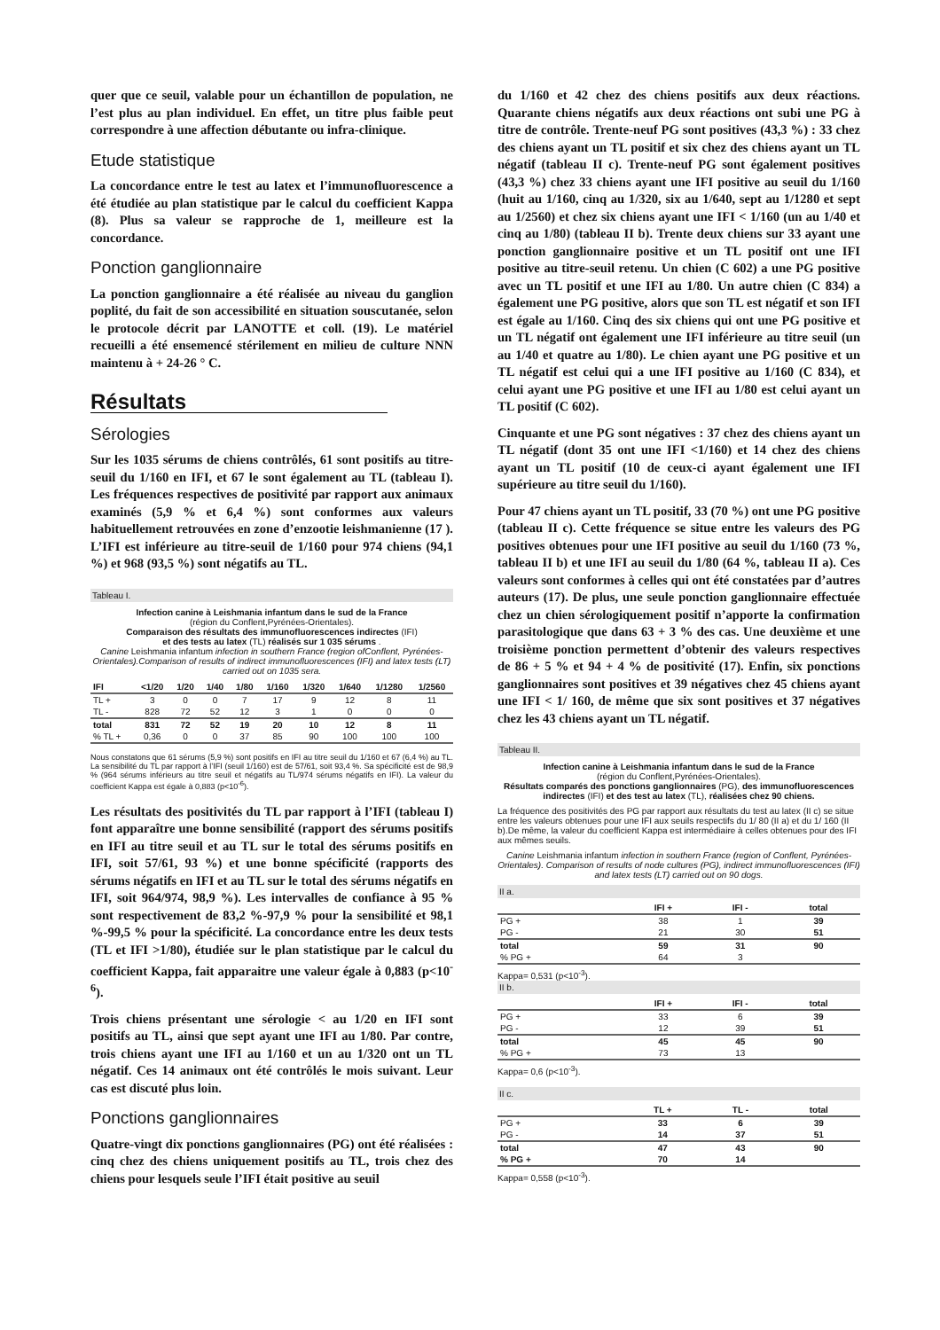quer que ce seuil, valable pour un échantillon de population, ne l’est plus au plan individuel. En effet, un titre plus faible peut correspondre à une affection débutante ou infra-clinique.
Etude statistique
La concordance entre le test au latex et l’immunofluorescence a été étudiée au plan statistique par le calcul du coefficient Kappa (8). Plus sa valeur se rapproche de 1, meilleure est la concordance.
Ponction ganglionnaire
La ponction ganglionnaire a été réalisée au niveau du ganglion poplité, du fait de son accessibilité en situation souscutanée, selon le protocole décrit par LANOTTE et coll. (19). Le matériel recueilli a été ensemencé stérilement en milieu de culture NNN maintenu à + 24-26 ° C.
Résultats
Sérologies
Sur les 1035 sérums de chiens contrôlés, 61 sont positifs au titre-seuil du 1/160 en IFI, et 67 le sont également au TL (tableau I). Les fréquences respectives de positivité par rapport aux animaux examinés (5,9 % et 6,4 %) sont conformes aux valeurs habituellement retrouvées en zone d’enzootie leishmanienne (17 ). L’IFI est inférieure au titre-seuil de 1/160 pour 974 chiens (94,1 %) et 968 (93,5 %) sont négatifs au TL.
Tableau I.
Infection canine à Leishmania infantum dans le sud de la France
(région du Conflent,Pyrénées-Orientales).
Comparaison des résultats des immunofluorescences indirectes (IFI)
et des tests au latex (TL) réalisés sur 1 035 sérums .
Canine Leishmania infantum infection in southern France (region ofConflent, Pyrénées-Orientales).Comparison of results of indirect immunofluorescences (IFI) and latex tests (LT) carried out on 1035 sera.
| IFI | <1/20 | 1/20 | 1/40 | 1/80 | 1/160 | 1/320 | 1/640 | 1/1280 | 1/2560 |
| --- | --- | --- | --- | --- | --- | --- | --- | --- | --- |
| TL + | 3 | 0 | 0 | 7 | 17 | 9 | 12 | 8 | 11 |
| TL - | 828 | 72 | 52 | 12 | 3 | 1 | 0 | 0 | 0 |
| total | 831 | 72 | 52 | 19 | 20 | 10 | 12 | 8 | 11 |
| % TL + | 0,36 | 0 | 0 | 37 | 85 | 90 | 100 | 100 | 100 |
Nous constatons que 61 sérums (5,9 %) sont positifs en IFI au titre seuil du 1/160 et 67 (6,4 %) au TL. La sensibilité du TL par rapport à l’IFI (seuil 1/160) est de 57/61, soit 93,4 %. Sa spécificité est de 98,9 % (964 sérums inférieurs au titre seuil et négatifs au TL/974 sérums négatifs en IFI). La valeur du coefficient Kappa est égale à 0,883 (p<10<sup>-6</sup>).
Les résultats des positivités du TL par rapport à l’IFI (tableau I) font apparaître une bonne sensibilité (rapport des sérums positifs en IFI au titre seuil et au TL sur le total des sérums positifs en IFI, soit 57/61, 93 %) et une bonne spécificité (rapports des sérums négatifs en IFI et au TL sur le total des sérums négatifs en IFI, soit 964/974, 98,9 %). Les intervalles de confiance à 95 % sont respectivement de 83,2 %-97,9 % pour la sensibilité et 98,1 %-99,5 % pour la spécificité. La concordance entre les deux tests (TL et IFI >1/80), étudiée sur le plan statistique par le calcul du coefficient Kappa, fait apparaitre une valeur égale à 0,883 (p<10<sup>-6</sup>).
Trois chiens présentant une sérologie < au 1/20 en IFI sont positifs au TL, ainsi que sept ayant une IFI au 1/80. Par contre, trois chiens ayant une IFI au 1/160 et un au 1/320 ont un TL négatif. Ces 14 animaux ont été contrôlés le mois suivant. Leur cas est discuté plus loin.
Ponctions ganglionnaires
Quatre-vingt dix ponctions ganglionnaires (PG) ont été réalisées : cinq chez des chiens uniquement positifs au TL, trois chez des chiens pour lesquels seule l’IFI était positive au seuil
du 1/160 et 42 chez des chiens positifs aux deux réactions. Quarante chiens négatifs aux deux réactions ont subi une PG à titre de contrôle. Trente-neuf PG sont positives (43,3 %) : 33 chez des chiens ayant un TL positif et six chez des chiens ayant un TL négatif (tableau II c). Trente-neuf PG sont également positives (43,3 %) chez 33 chiens ayant une IFI positive au seuil du 1/160 (huit au 1/160, cinq au 1/320, six au 1/640, sept au 1/1280 et sept au 1/2560) et chez six chiens ayant une IFI < 1/160 (un au 1/40 et cinq au 1/80) (tableau II b). Trente deux chiens sur 33 ayant une ponction ganglionnaire positive et un TL positif ont une IFI positive au titre-seuil retenu. Un chien (C 602) a une PG positive avec un TL positif et une IFI au 1/80. Un autre chien (C 834) a également une PG positive, alors que son TL est négatif et son IFI est égale au 1/160. Cinq des six chiens qui ont une PG positive et un TL négatif ont également une IFI inférieure au titre seuil (un au 1/40 et quatre au 1/80). Le chien ayant une PG positive et un TL négatif est celui qui a une IFI positive au 1/160 (C 834), et celui ayant une PG positive et une IFI au 1/80 est celui ayant un TL positif (C 602).
Cinquante et une PG sont négatives : 37 chez des chiens ayant un TL négatif (dont 35 ont une IFI <1/160) et 14 chez des chiens ayant un TL positif (10 de ceux-ci ayant également une IFI supérieure au titre seuil du 1/160).
Pour 47 chiens ayant un TL positif, 33 (70 %) ont une PG positive (tableau II c). Cette fréquence se situe entre les valeurs des PG positives obtenues pour une IFI positive au seuil du 1/160 (73 %, tableau II b) et une IFI au seuil du 1/80 (64 %, tableau II a). Ces valeurs sont conformes à celles qui ont été constatées par d’autres auteurs (17). De plus, une seule ponction ganglionnaire effectuée chez un chien sérologiquement positif n’apporte la confirmation parasitologique que dans 63 + 3 % des cas. Une deuxième et une troisième ponction permettent d’obtenir des valeurs respectives de 86 + 5 % et 94 + 4 % de positivité (17). Enfin, six ponctions ganglionnaires sont positives et 39 négatives chez 45 chiens ayant une IFI < 1/ 160, de même que six sont positives et 37 négatives chez les 43 chiens ayant un TL négatif.
Tableau II.
Infection canine à Leishmania infantum dans le sud de la France
(région du Conflent,Pyrénées-Orientales).
Résultats comparés des ponctions ganglionnaires (PG), des immunofluorescences indirectes (IFI) et des test au latex (TL), réalisées chez 90 chiens.
La fréquence des positivités des PG par rapport aux résultats du test au latex (II c) se situe entre les valeurs obtenues pour une IFI aux seuils respectifs du 1/ 80 (II a) et du 1/ 160 (II b).De même, la valeur du coefficient Kappa est intermédiaire à celles obtenues pour des IFI aux mêmes seuils.
Canine Leishmania infantum infection in southern France (region of Conflent, Pyrénées-Orientales). Comparison of results of node cultures (PG), indirect immunofluorescences (IFI) and latex tests (LT) carried out on 90 dogs.
II a.
| | IFI + | IFI - | total |
| --- | --- | --- | --- |
| PG + | 38 | 1 | 39 |
| PG - | 21 | 30 | 51 |
| total | 59 | 31 | 90 |
| % PG + | 64 | 3 | |
Kappa= 0,531 (p<10<sup>-3</sup>).
II b.
| | IFI + | IFI - | total |
| --- | --- | --- | --- |
| PG + | 33 | 6 | 39 |
| PG - | 12 | 39 | 51 |
| total | 45 | 45 | 90 |
| % PG + | 73 | 13 | |
Kappa= 0,6 (p<10<sup>-3</sup>).
II c.
| | TL + | TL - | total |
| --- | --- | --- | --- |
| PG + | 33 | 6 | 39 |
| PG - | 14 | 37 | 51 |
| total | 47 | 43 | 90 |
| % PG + | 70 | 14 | |
Kappa= 0,558 (p<10<sup>-3</sup>).